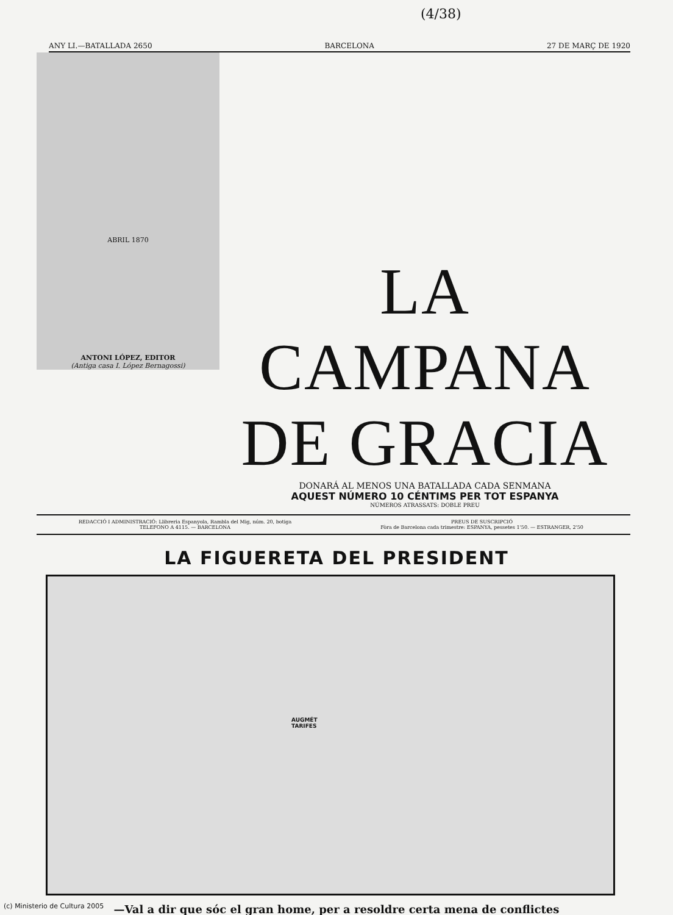(4/38)
ANY LI.—BATALLADA 2650 BARCELONA 27 DE MARÇ DE 1920
ABRIL 1870
ANTONI LÓPEZ, EDITOR
(Antiga casa I. López Bernagossi)
LA CAMPANA DE GRACIA
DONARÁ AL MENOS UNA BATALLADA CADA SENMANA
AQUEST NÚMERO 10 CÉNTIMS PER TOT ESPANYA
NÚMEROS ATRASSATS: DOBLE PREU
REDACCIÓ I ADMINISTRACIÓ: Llibreria Espanyola, Rambla del Mig, núm. 20, botiga
TELEFONO A 4115. — BARCELONA
PREUS DE SUSCRIPCIÓ
Fòra de Barcelona cada trimestre: ESPANYA, pessetes 1'50. — ESTRANGER, 2'50
LA FIGUERETA DEL PRESIDENT
AUGMÉT
TARIFES
—Val a dir que sóc el gran home, per a resoldre certa mena de conflictes
(c) Ministerio de Cultura 2005